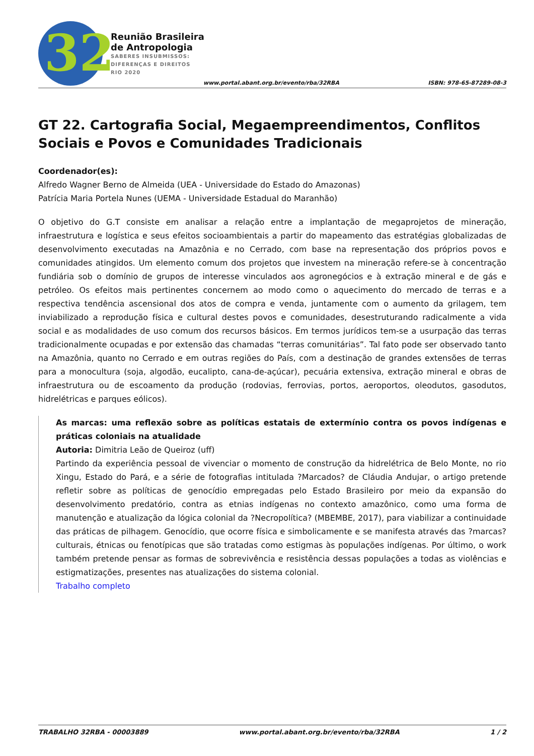32
Reunião Brasileira
de Antropologia
SABERES INSUBMISSOS:
DIFERENÇAS E DIREITOS
RIO 2020
www.portal.abant.org.br/evento/rba/32RBA
ISBN: 978-65-87289-08-3
GT 22. Cartografia Social, Megaempreendimentos, Conflitos Sociais e Povos e Comunidades Tradicionais
Coordenador(es):
Alfredo Wagner Berno de Almeida (UEA - Universidade do Estado do Amazonas)
Patrícia Maria Portela Nunes (UEMA - Universidade Estadual do Maranhão)
O objetivo do G.T consiste em analisar a relação entre a implantação de megaprojetos de mineração, infraestrutura e logística e seus efeitos socioambientais a partir do mapeamento das estratégias globalizadas de desenvolvimento executadas na Amazônia e no Cerrado, com base na representação dos próprios povos e comunidades atingidos. Um elemento comum dos projetos que investem na mineração refere-se à concentração fundiária sob o domínio de grupos de interesse vinculados aos agronegócios e à extração mineral e de gás e petróleo. Os efeitos mais pertinentes concernem ao modo como o aquecimento do mercado de terras e a respectiva tendência ascensional dos atos de compra e venda, juntamente com o aumento da grilagem, tem inviabilizado a reprodução física e cultural destes povos e comunidades, desestruturando radicalmente a vida social e as modalidades de uso comum dos recursos básicos. Em termos jurídicos tem-se a usurpação das terras tradicionalmente ocupadas e por extensão das chamadas “terras comunitárias”. Tal fato pode ser observado tanto na Amazônia, quanto no Cerrado e em outras regiões do País, com a destinação de grandes extensões de terras para a monocultura (soja, algodão, eucalipto, cana-de-açúcar), pecuária extensiva, extração mineral e obras de infraestrutura ou de escoamento da produção (rodovias, ferrovias, portos, aeroportos, oleodutos, gasodutos, hidrelétricas e parques eólicos).
As marcas: uma reflexão sobre as políticas estatais de extermínio contra os povos indígenas e práticas coloniais na atualidade
Autoria: Dimitria Leão de Queiroz (uff)
Partindo da experiência pessoal de vivenciar o momento de construção da hidrelétrica de Belo Monte, no rio Xingu, Estado do Pará, e a série de fotografias intitulada ?Marcados? de Cláudia Andujar, o artigo pretende refletir sobre as políticas de genocídio empregadas pelo Estado Brasileiro por meio da expansão do desenvolvimento predatório, contra as etnias indígenas no contexto amazônico, como uma forma de manutenção e atualização da lógica colonial da ?Necropolítica? (MBEMBE, 2017), para viabilizar a continuidade das práticas de pilhagem. Genocídio, que ocorre física e simbolicamente e se manifesta através das ?marcas? culturais, étnicas ou fenotípicas que são tratadas como estigmas às populações indígenas. Por último, o work também pretende pensar as formas de sobrevivência e resistência dessas populações a todas as violências e estigmatizações, presentes nas atualizações do sistema colonial.
Trabalho completo
TRABALHO 32RBA - 00003889 www.portal.abant.org.br/evento/rba/32RBA 1 / 2